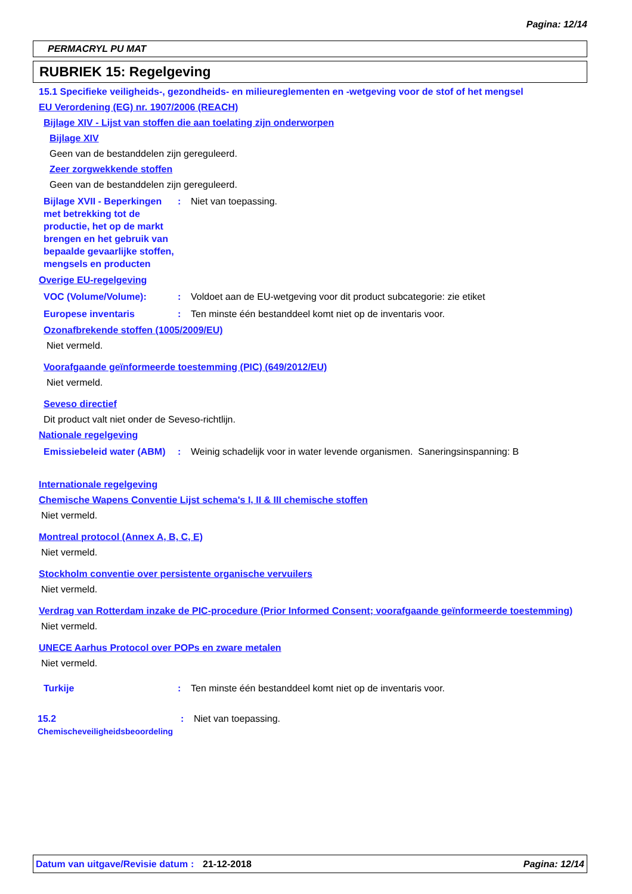Pagina: 12/14
PERMACRYL PU MAT
RUBRIEK 15: Regelgeving
15.1 Specifieke veiligheids-, gezondheids- en milieureglementen en -wetgeving voor de stof of het mengsel
EU Verordening (EG) nr. 1907/2006 (REACH)
Bijlage XIV - Lijst van stoffen die aan toelating zijn onderworpen
Bijlage XIV
Geen van de bestanddelen zijn gereguleerd.
Zeer zorgwekkende stoffen
Geen van de bestanddelen zijn gereguleerd.
Bijlage XVII - Beperkingen met betrekking tot de productie, het op de markt brengen en het gebruik van bepaalde gevaarlijke stoffen, mengsels en producten
: Niet van toepassing.
Overige EU-regelgeving
VOC (Volume/Volume): : Voldoet aan de EU-wetgeving voor dit product subcategorie: zie etiket
Europese inventaris : Ten minste één bestanddeel komt niet op de inventaris voor.
Ozonafbrekende stoffen (1005/2009/EU)
Niet vermeld.
Voorafgaande geïnformeerde toestemming (PIC) (649/2012/EU)
Niet vermeld.
Seveso directief
Dit product valt niet onder de Seveso-richtlijn.
Nationale regelgeving
Emissiebeleid water (ABM)
: Weinig schadelijk voor in water levende organismen. Saneringsinspanning: B
Internationale regelgeving
Chemische Wapens Conventie Lijst schema's I, II & III chemische stoffen
Niet vermeld.
Montreal protocol (Annex A, B, C, E)
Niet vermeld.
Stockholm conventie over persistente organische vervuilers
Niet vermeld.
Verdrag van Rotterdam inzake de PIC-procedure (Prior Informed Consent; voorafgaande geïnformeerde toestemming)
Niet vermeld.
UNECE Aarhus Protocol over POPs en zware metalen
Niet vermeld.
Turkije : Ten minste één bestanddeel komt niet op de inventaris voor.
15.2
Chemischeveiligheidsbeoordeling
: Niet van toepassing.
Datum van uitgave/Revisie datum
: 21-12-2018 Pagina: 12/14